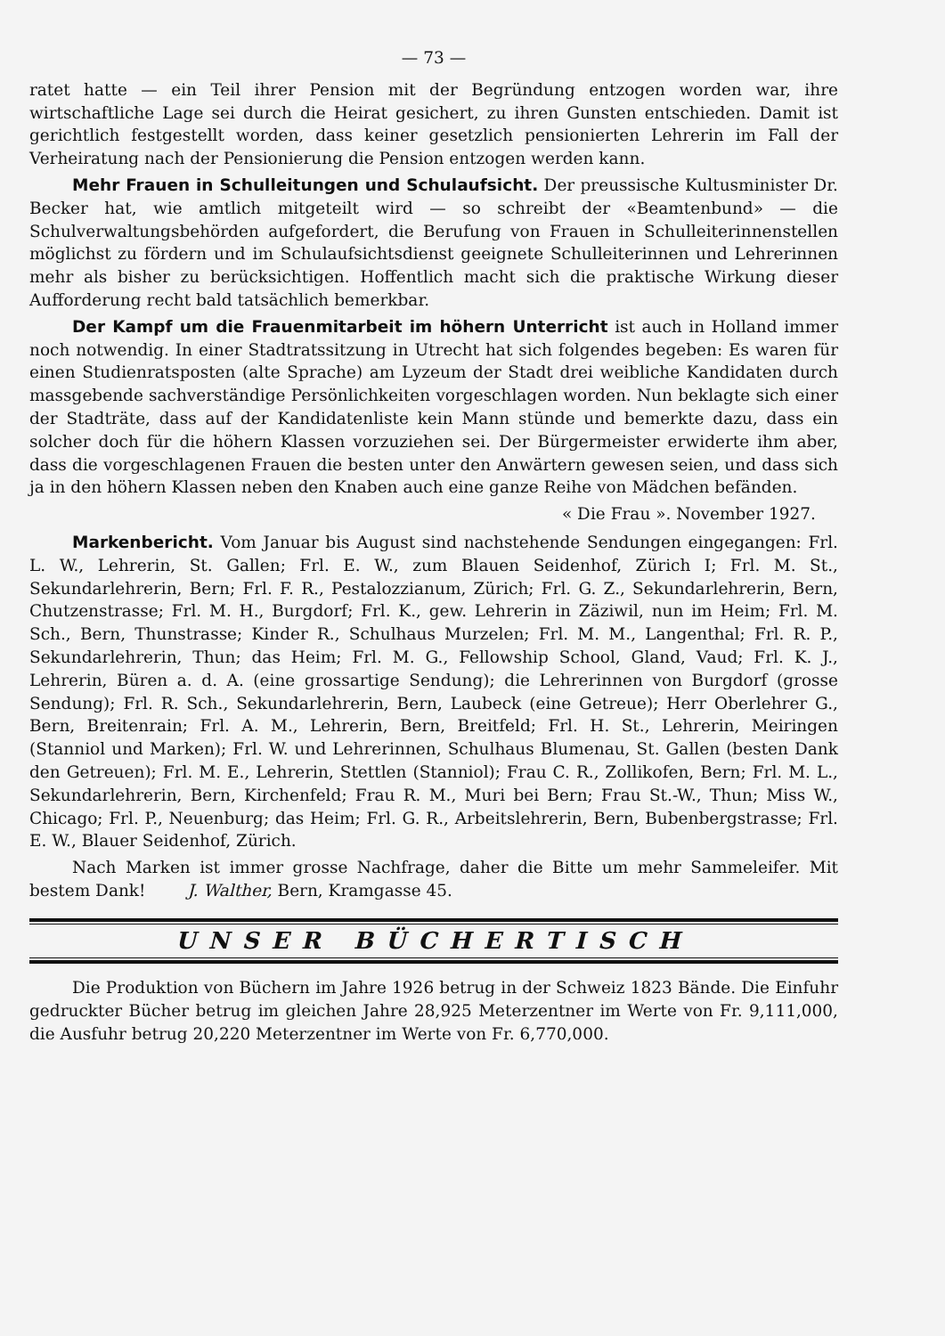— 73 —
ratet hatte — ein Teil ihrer Pension mit der Begründung entzogen worden war, ihre wirtschaftliche Lage sei durch die Heirat gesichert, zu ihren Gunsten entschieden. Damit ist gerichtlich festgestellt worden, dass keiner gesetzlich pensionierten Lehrerin im Fall der Verheiratung nach der Pensionierung die Pension entzogen werden kann.
Mehr Frauen in Schulleitungen und Schulaufsicht. Der preussische Kultusminister Dr. Becker hat, wie amtlich mitgeteilt wird — so schreibt der «Beamtenbund» — die Schulverwaltungsbehörden aufgefordert, die Berufung von Frauen in Schulleiterinnenstellen möglichst zu fördern und im Schulaufsichtsdienst geeignete Schulleiterinnen und Lehrerinnen mehr als bisher zu berücksichtigen. Hoffentlich macht sich die praktische Wirkung dieser Aufforderung recht bald tatsächlich bemerkbar.
Der Kampf um die Frauenmitarbeit im höhern Unterricht ist auch in Holland immer noch notwendig. In einer Stadtratssitzung in Utrecht hat sich folgendes begeben: Es waren für einen Studienratsposten (alte Sprache) am Lyzeum der Stadt drei weibliche Kandidaten durch massgebende sachverständige Persönlichkeiten vorgeschlagen worden. Nun beklagte sich einer der Stadträte, dass auf der Kandidatenliste kein Mann stünde und bemerkte dazu, dass ein solcher doch für die höhern Klassen vorzuziehen sei. Der Bürgermeister erwiderte ihm aber, dass die vorgeschlagenen Frauen die besten unter den Anwärtern gewesen seien, und dass sich ja in den höhern Klassen neben den Knaben auch eine ganze Reihe von Mädchen befänden.
« Die Frau ». November 1927.
Markenbericht. Vom Januar bis August sind nachstehende Sendungen eingegangen: Frl. L. W., Lehrerin, St. Gallen; Frl. E. W., zum Blauen Seidenhof, Zürich I; Frl. M. St., Sekundarlehrerin, Bern; Frl. F. R., Pestalozzianum, Zürich; Frl. G. Z., Sekundarlehrerin, Bern, Chutzenstrasse; Frl. M. H., Burgdorf; Frl. K., gew. Lehrerin in Zäziwil, nun im Heim; Frl. M. Sch., Bern, Thunstrasse; Kinder R., Schulhaus Murzelen; Frl. M. M., Langenthal; Frl. R. P., Sekundarlehrerin, Thun; das Heim; Frl. M. G., Fellowship School, Gland, Vaud; Frl. K. J., Lehrerin, Büren a. d. A. (eine grossartige Sendung); die Lehrerinnen von Burgdorf (grosse Sendung); Frl. R. Sch., Sekundarlehrerin, Bern, Laubeck (eine Getreue); Herr Oberlehrer G., Bern, Breitenrain; Frl. A. M., Lehrerin, Bern, Breitfeld; Frl. H. St., Lehrerin, Meiringen (Stanniol und Marken); Frl. W. und Lehrerinnen, Schulhaus Blumenau, St. Gallen (besten Dank den Getreuen); Frl. M. E., Lehrerin, Stettlen (Stanniol); Frau C. R., Zollikofen, Bern; Frl. M. L., Sekundarlehrerin, Bern, Kirchenfeld; Frau R. M., Muri bei Bern; Frau St.-W., Thun; Miss W., Chicago; Frl. P., Neuenburg; das Heim; Frl. G. R., Arbeitslehrerin, Bern, Bubenbergstrasse; Frl. E. W., Blauer Seidenhof, Zürich.
Nach Marken ist immer grosse Nachfrage, daher die Bitte um mehr Sammeleifer. Mit bestem Dank! J. Walther, Bern, Kramgasse 45.
UNSER BÜCHERTISCH
Die Produktion von Büchern im Jahre 1926 betrug in der Schweiz 1823 Bände. Die Einfuhr gedruckter Bücher betrug im gleichen Jahre 28,925 Meterzentner im Werte von Fr. 9,111,000, die Ausfuhr betrug 20,220 Meterzentner im Werte von Fr. 6,770,000.